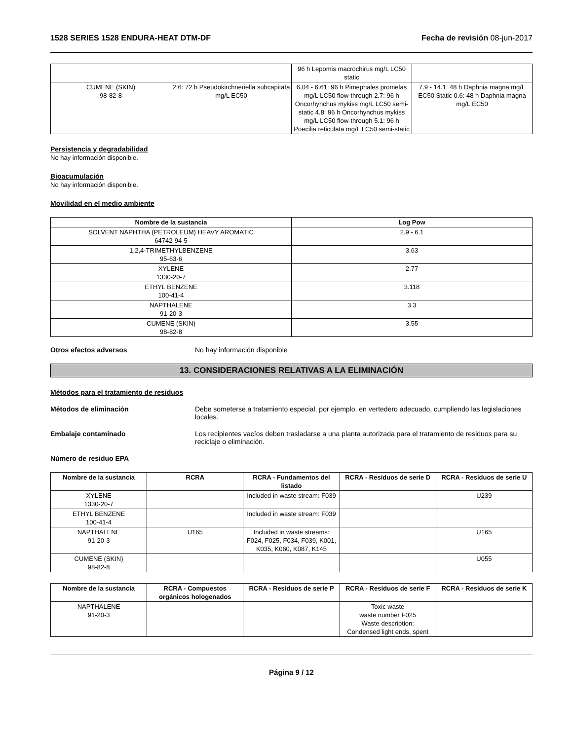1528 SERIES 1528 ENDURA-HEAT DTM-DF Fecha de revisión 08-jun-2017
| | | 96 h Lepomis macrochirus mg/L LC50 static | |
| CUMENE (SKIN) 98-82-8 | 2.6: 72 h Pseudokirchneriella subcapitata mg/L EC50 | 6.04 - 6.61: 96 h Pimephales promelas mg/L LC50 flow-through 2.7: 96 h Oncorhynchus mykiss mg/L LC50 semi-static 4.8: 96 h Oncorhynchus mykiss mg/L LC50 flow-through 5.1: 96 h Poecilia reticulata mg/L LC50 semi-static | 7.9 - 14.1: 48 h Daphnia magna mg/L EC50 Static 0.6: 48 h Daphnia magna mg/L EC50 |
Persistencia y degradabilidad
No hay información disponible.
Bioacumulación
No hay información disponible.
Movilidad en el medio ambiente
| Nombre de la sustancia | Log Pow |
| --- | --- |
| SOLVENT NAPHTHA (PETROLEUM) HEAVY AROMATIC 64742-94-5 | 2.9 - 6.1 |
| 1,2,4-TRIMETHYLBENZENE 95-63-6 | 3.63 |
| XYLENE 1330-20-7 | 2.77 |
| ETHYL BENZENE 100-41-4 | 3.118 |
| NAPTHALENE 91-20-3 | 3.3 |
| CUMENE (SKIN) 98-82-8 | 3.55 |
Otros efectos adversos No hay información disponible
13. CONSIDERACIONES RELATIVAS A LA ELIMINACIÓN
Métodos para el tratamiento de residuos
Métodos de eliminación Debe someterse a tratamiento especial, por ejemplo, en vertedero adecuado, cumpliendo las legislaciones locales.
Embalaje contaminado Los recipientes vacíos deben trasladarse a una planta autorizada para el tratamiento de residuos para su reciclaje o eliminación.
Número de residuo EPA
| Nombre de la sustancia | RCRA | RCRA - Fundamentos del listado | RCRA - Residuos de serie D | RCRA - Residuos de serie U |
| --- | --- | --- | --- | --- |
| XYLENE 1330-20-7 | | Included in waste stream: F039 | | U239 |
| ETHYL BENZENE 100-41-4 | | Included in waste stream: F039 | | |
| NAPTHALENE 91-20-3 | U165 | Included in waste streams: F024, F025, F034, F039, K001, K035, K060, K087, K145 | | U165 |
| CUMENE (SKIN) 98-82-8 | | | | U055 |
| Nombre de la sustancia | RCRA - Compuestos orgánicos hologenados | RCRA - Residuos de serie P | RCRA - Residuos de serie F | RCRA - Residuos de serie K |
| --- | --- | --- | --- | --- |
| NAPTHALENE 91-20-3 | | | Toxic waste waste number F025 Waste description: Condensed light ends, spent | |
Página 9 / 12